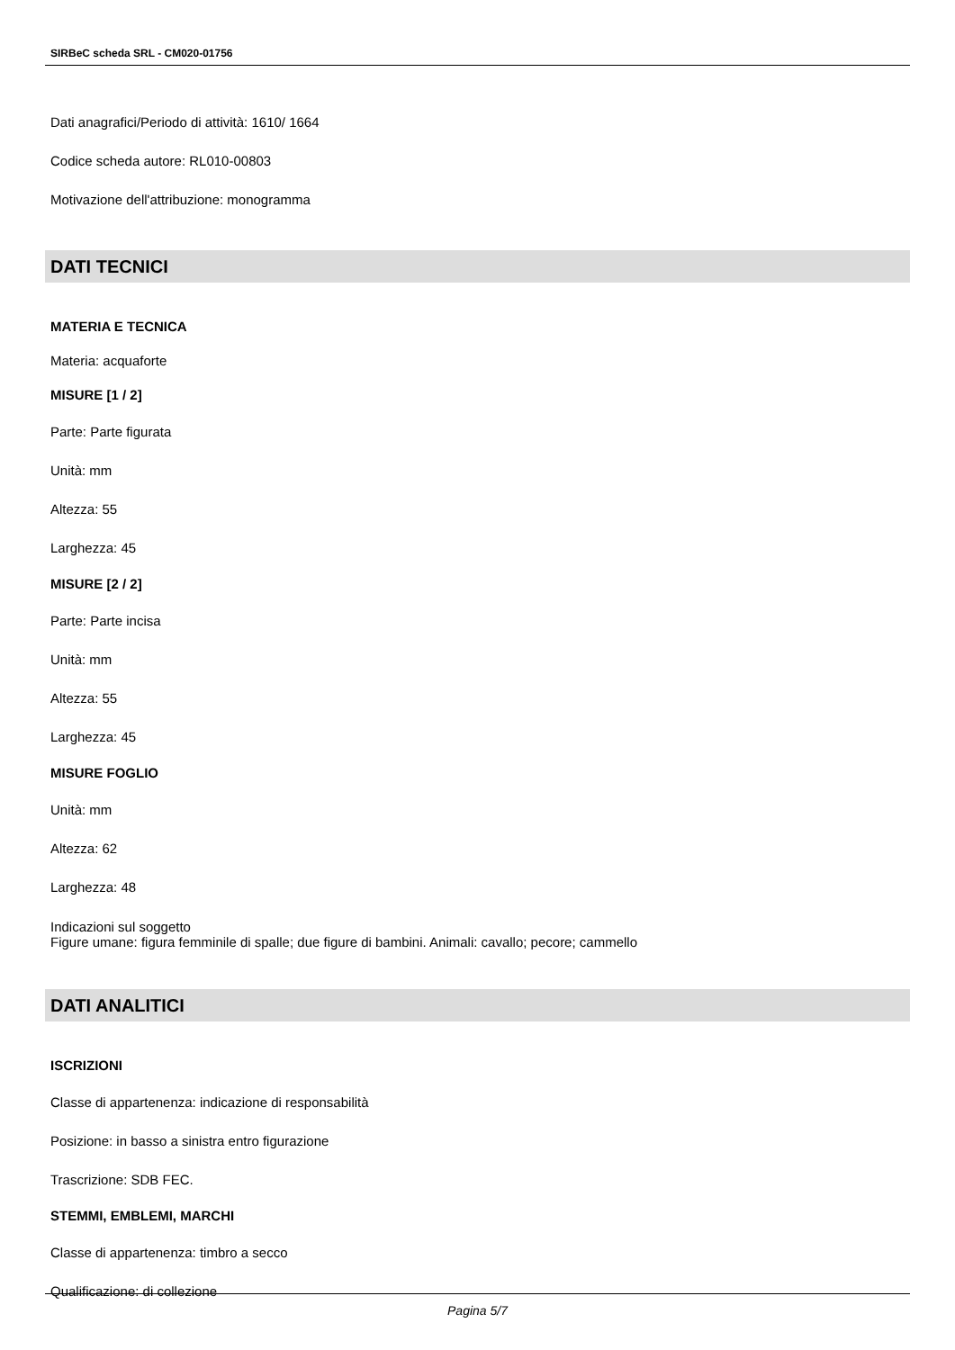SIRBeC scheda SRL - CM020-01756
Dati anagrafici/Periodo di attività: 1610/ 1664
Codice scheda autore: RL010-00803
Motivazione dell'attribuzione: monogramma
DATI TECNICI
MATERIA E TECNICA
Materia: acquaforte
MISURE [1 / 2]
Parte: Parte figurata
Unità: mm
Altezza: 55
Larghezza: 45
MISURE [2 / 2]
Parte: Parte incisa
Unità: mm
Altezza: 55
Larghezza: 45
MISURE FOGLIO
Unità: mm
Altezza: 62
Larghezza: 48
Indicazioni sul soggetto
Figure umane: figura femminile di spalle; due figure di bambini. Animali: cavallo; pecore; cammello
DATI ANALITICI
ISCRIZIONI
Classe di appartenenza: indicazione di responsabilità
Posizione: in basso a sinistra entro figurazione
Trascrizione: SDB FEC.
STEMMI, EMBLEMI, MARCHI
Classe di appartenenza: timbro a secco
Qualificazione: di collezione
Pagina 5/7